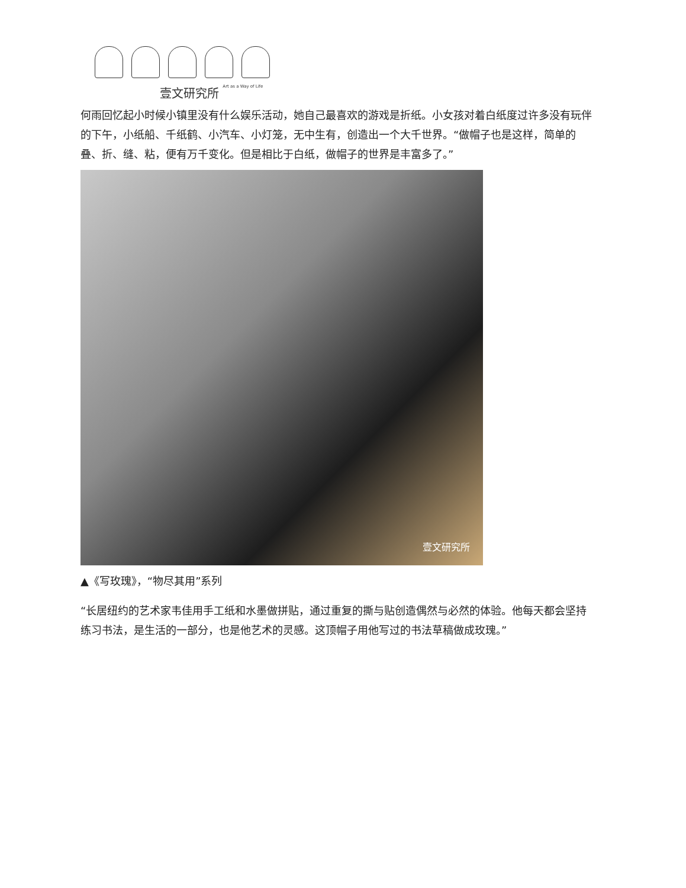壹文研究所 Art as a Way of Life
何雨回忆起小时候小镇里没有什么娱乐活动，她自己最喜欢的游戏是折纸。小女孩对着白纸度过许多没有玩伴的下午，小纸船、千纸鹤、小汽车、小灯笼，无中生有，创造出一个大千世界。“做帽子也是这样，简单的叠、折、缝、粘，便有万千变化。但是相比于白纸，做帽子的世界是丰富多了。”
壹文研究所
▲《写玫瑰》，“物尽其用”系列
“长居纽约的艺术家韦佳用手工纸和水墨做拼贴，通过重复的撕与贴创造偶然与必然的体验。他每天都会坚持练习书法，是生活的一部分，也是他艺术的灵感。这顶帽子用他写过的书法草稿做成玫瑰。”